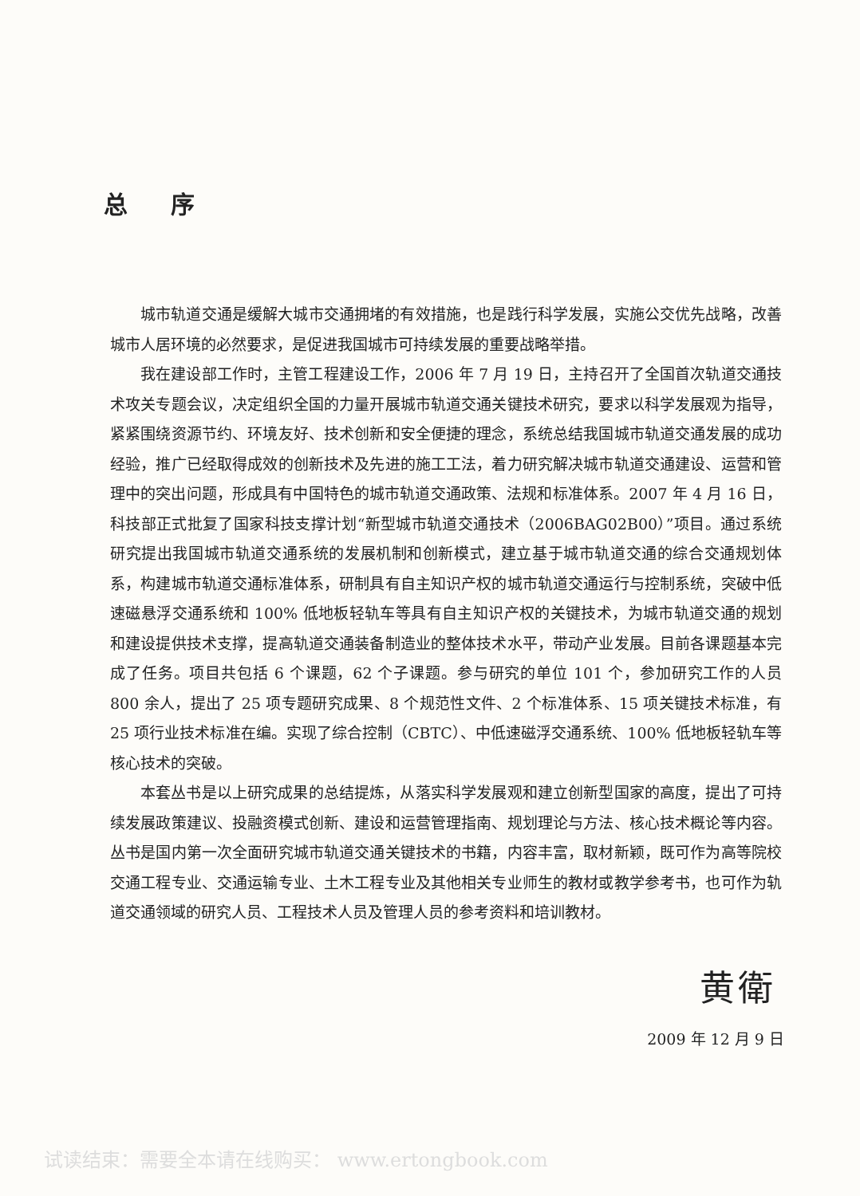总 序
城市轨道交通是缓解大城市交通拥堵的有效措施，也是践行科学发展，实施公交优先战略，改善城市人居环境的必然要求，是促进我国城市可持续发展的重要战略举措。
我在建设部工作时，主管工程建设工作，2006 年 7 月 19 日，主持召开了全国首次轨道交通技术攻关专题会议，决定组织全国的力量开展城市轨道交通关键技术研究，要求以科学发展观为指导，紧紧围绕资源节约、环境友好、技术创新和安全便捷的理念，系统总结我国城市轨道交通发展的成功经验，推广已经取得成效的创新技术及先进的施工工法，着力研究解决城市轨道交通建设、运营和管理中的突出问题，形成具有中国特色的城市轨道交通政策、法规和标准体系。2007 年 4 月 16 日，科技部正式批复了国家科技支撑计划“新型城市轨道交通技术（2006BAG02B00）”项目。通过系统研究提出我国城市轨道交通系统的发展机制和创新模式，建立基于城市轨道交通的综合交通规划体系，构建城市轨道交通标准体系，研制具有自主知识产权的城市轨道交通运行与控制系统，突破中低速磁悬浮交通系统和 100% 低地板轻轨车等具有自主知识产权的关键技术，为城市轨道交通的规划和建设提供技术支撑，提高轨道交通装备制造业的整体技术水平，带动产业发展。目前各课题基本完成了任务。项目共包括 6 个课题，62 个子课题。参与研究的单位 101 个，参加研究工作的人员 800 余人，提出了 25 项专题研究成果、8 个规范性文件、2 个标准体系、15 项关键技术标准，有 25 项行业技术标准在编。实现了综合控制（CBTC）、中低速磁浮交通系统、100% 低地板轻轨车等核心技术的突破。
本套丛书是以上研究成果的总结提炼，从落实科学发展观和建立创新型国家的高度，提出了可持续发展政策建议、投融资模式创新、建设和运营管理指南、规划理论与方法、核心技术概论等内容。丛书是国内第一次全面研究城市轨道交通关键技术的书籍，内容丰富，取材新颖，既可作为高等院校交通工程专业、交通运输专业、土木工程专业及其他相关专业师生的教材或教学参考书，也可作为轨道交通领域的研究人员、工程技术人员及管理人员的参考资料和培训教材。
黄衛
2009 年 12 月 9 日
试读结束：需要全本请在线购买： www.ertongbook.com